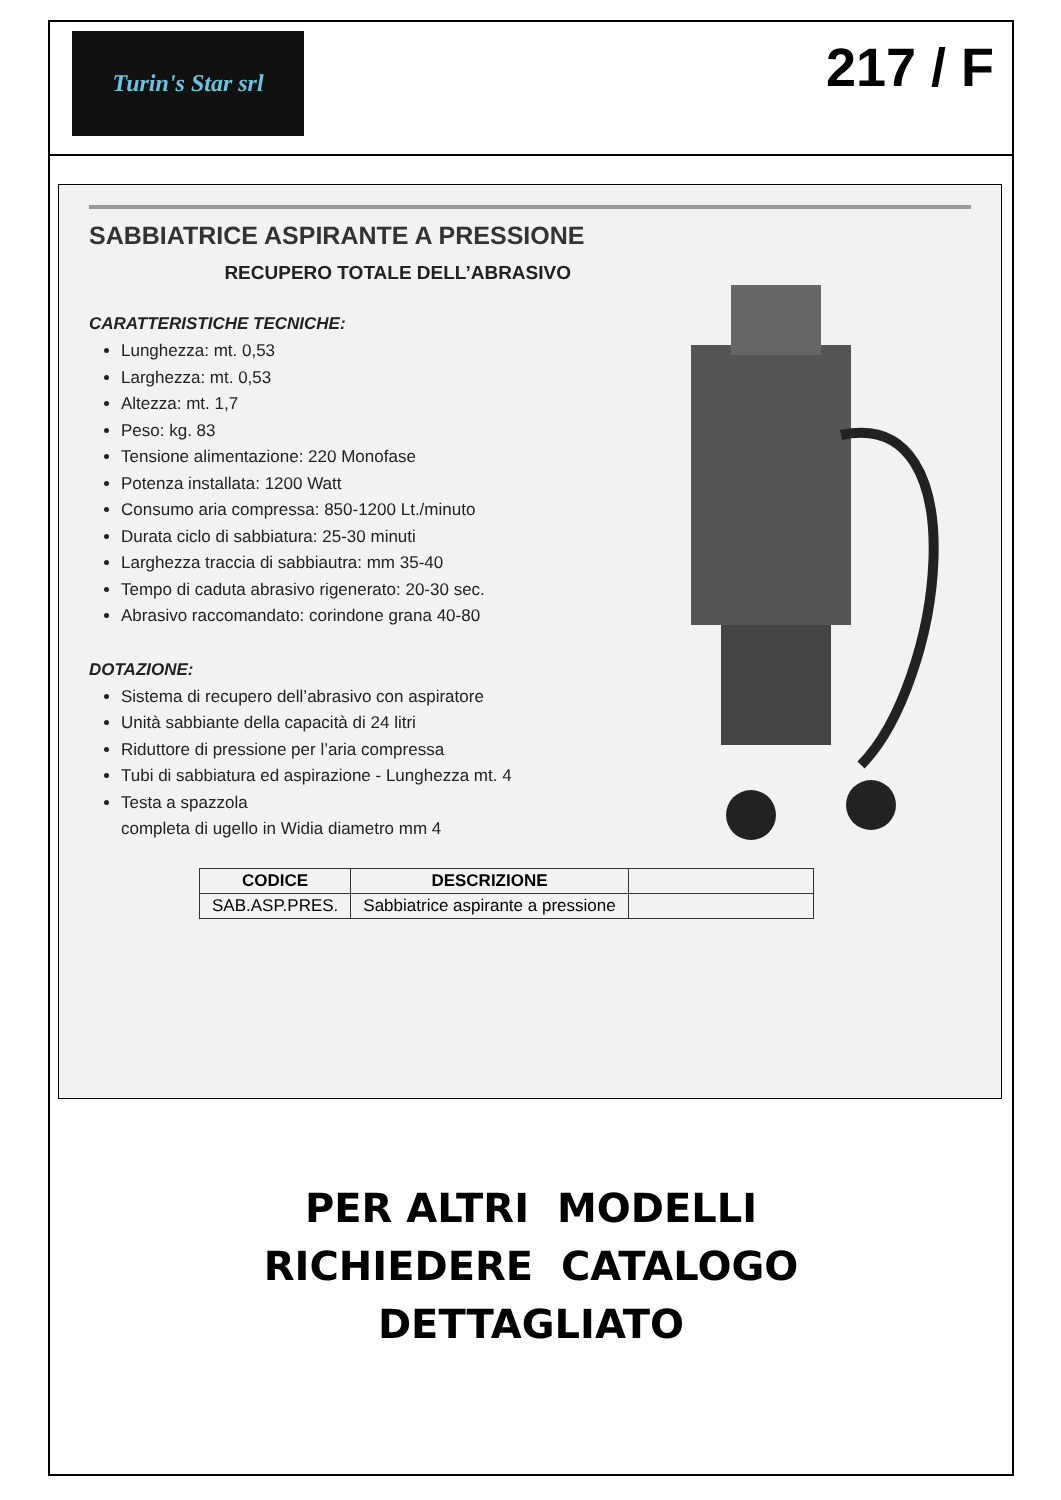Turin's Star srl
217 / F
SABBIATRICE ASPIRANTE A PRESSIONE
RECUPERO TOTALE DELL’ABRASIVO
CARATTERISTICHE TECNICHE:
Lunghezza: mt. 0,53
Larghezza: mt. 0,53
Altezza: mt. 1,7
Peso: kg. 83
Tensione alimentazione: 220 Monofase
Potenza installata: 1200 Watt
Consumo aria compressa: 850-1200 Lt./minuto
Durata ciclo di sabbiatura: 25-30 minuti
Larghezza traccia di sabbiautra: mm 35-40
Tempo di caduta abrasivo rigenerato: 20-30 sec.
Abrasivo raccomandato: corindone grana 40-80
DOTAZIONE:
Sistema di recupero dell’abrasivo con aspiratore
Unità sabbiante della capacità di 24 litri
Riduttore di pressione per l’aria compressa
Tubi di sabbiatura ed aspirazione - Lunghezza mt. 4
Testa a spazzola
completa di ugello in Widia diametro mm 4
| CODICE | DESCRIZIONE | |
| --- | --- | --- |
| SAB.ASP.PRES. | Sabbiatrice aspirante a pressione | |
PER ALTRI MODELLI
RICHIEDERE CATALOGO
DETTAGLIATO